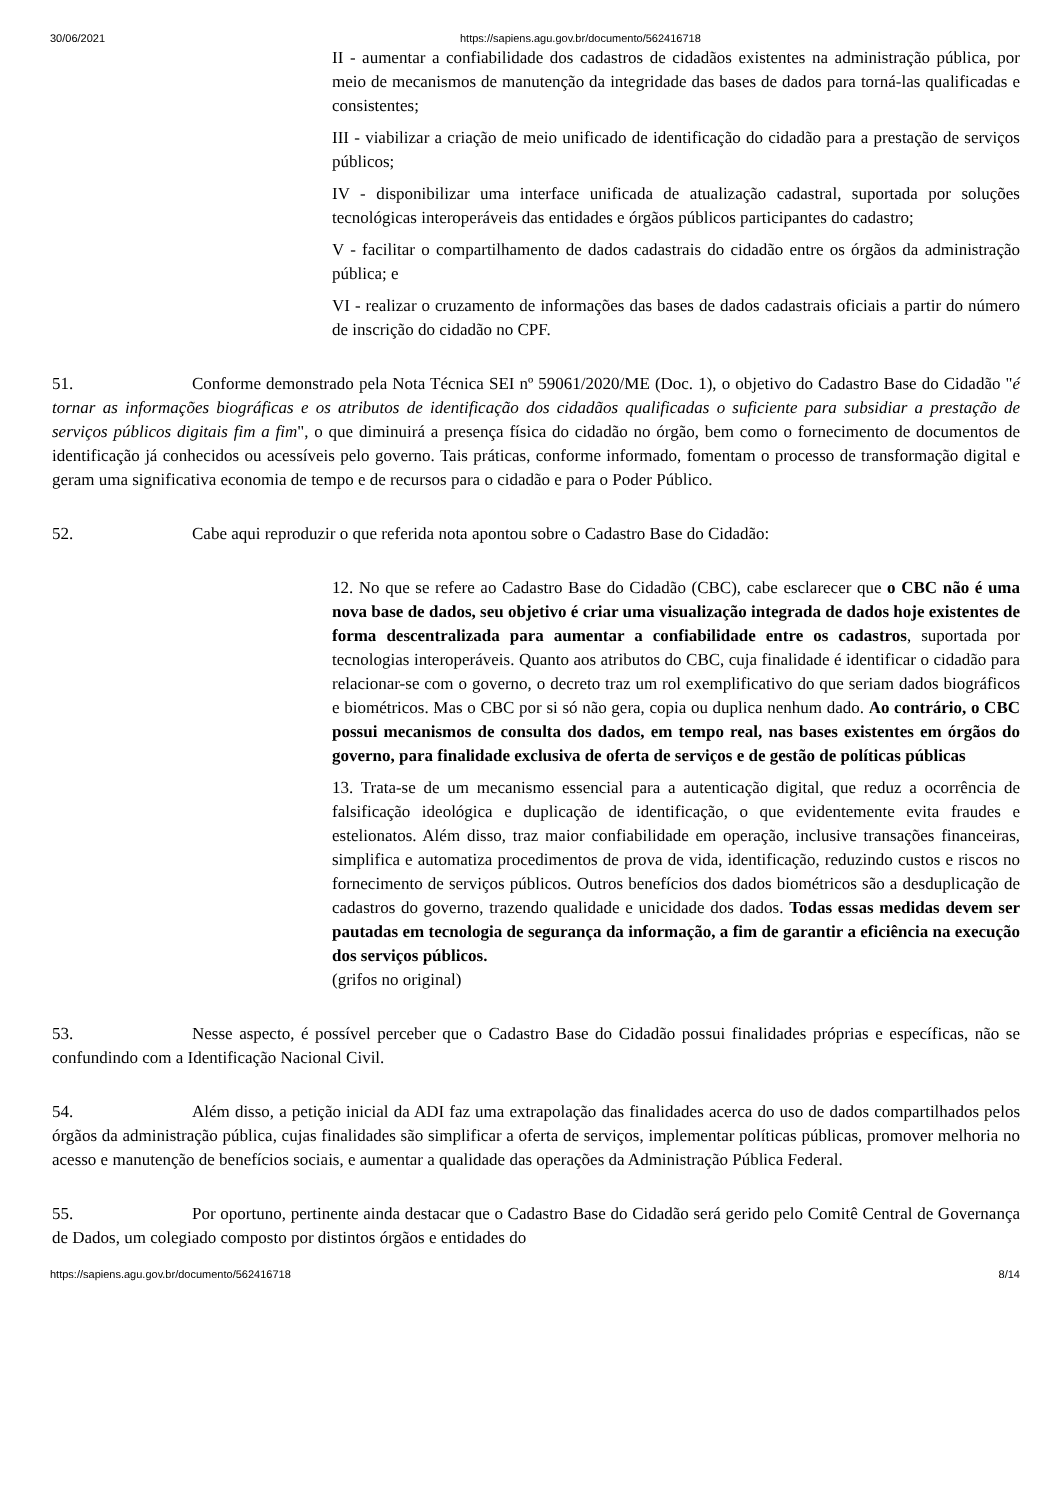30/06/2021 https://sapiens.agu.gov.br/documento/562416718
II - aumentar a confiabilidade dos cadastros de cidadãos existentes na administração pública, por meio de mecanismos de manutenção da integridade das bases de dados para torná-las qualificadas e consistentes;
III - viabilizar a criação de meio unificado de identificação do cidadão para a prestação de serviços públicos;
IV - disponibilizar uma interface unificada de atualização cadastral, suportada por soluções tecnológicas interoperáveis das entidades e órgãos públicos participantes do cadastro;
V - facilitar o compartilhamento de dados cadastrais do cidadão entre os órgãos da administração pública; e
VI - realizar o cruzamento de informações das bases de dados cadastrais oficiais a partir do número de inscrição do cidadão no CPF.
51. Conforme demonstrado pela Nota Técnica SEI nº 59061/2020/ME (Doc. 1), o objetivo do Cadastro Base do Cidadão "é tornar as informações biográficas e os atributos de identificação dos cidadãos qualificadas o suficiente para subsidiar a prestação de serviços públicos digitais fim a fim", o que diminuirá a presença física do cidadão no órgão, bem como o fornecimento de documentos de identificação já conhecidos ou acessíveis pelo governo. Tais práticas, conforme informado, fomentam o processo de transformação digital e geram uma significativa economia de tempo e de recursos para o cidadão e para o Poder Público.
52. Cabe aqui reproduzir o que referida nota apontou sobre o Cadastro Base do Cidadão:
12. No que se refere ao Cadastro Base do Cidadão (CBC), cabe esclarecer que o CBC não é uma nova base de dados, seu objetivo é criar uma visualização integrada de dados hoje existentes de forma descentralizada para aumentar a confiabilidade entre os cadastros, suportada por tecnologias interoperáveis. Quanto aos atributos do CBC, cuja finalidade é identificar o cidadão para relacionar-se com o governo, o decreto traz um rol exemplificativo do que seriam dados biográficos e biométricos. Mas o CBC por si só não gera, copia ou duplica nenhum dado. Ao contrário, o CBC possui mecanismos de consulta dos dados, em tempo real, nas bases existentes em órgãos do governo, para finalidade exclusiva de oferta de serviços e de gestão de políticas públicas
13. Trata-se de um mecanismo essencial para a autenticação digital, que reduz a ocorrência de falsificação ideológica e duplicação de identificação, o que evidentemente evita fraudes e estelionatos. Além disso, traz maior confiabilidade em operação, inclusive transações financeiras, simplifica e automatiza procedimentos de prova de vida, identificação, reduzindo custos e riscos no fornecimento de serviços públicos. Outros benefícios dos dados biométricos são a desduplicação de cadastros do governo, trazendo qualidade e unicidade dos dados. Todas essas medidas devem ser pautadas em tecnologia de segurança da informação, a fim de garantir a eficiência na execução dos serviços públicos.
(grifos no original)
53. Nesse aspecto, é possível perceber que o Cadastro Base do Cidadão possui finalidades próprias e específicas, não se confundindo com a Identificação Nacional Civil.
54. Além disso, a petição inicial da ADI faz uma extrapolação das finalidades acerca do uso de dados compartilhados pelos órgãos da administração pública, cujas finalidades são simplificar a oferta de serviços, implementar políticas públicas, promover melhoria no acesso e manutenção de benefícios sociais, e aumentar a qualidade das operações da Administração Pública Federal.
55. Por oportuno, pertinente ainda destacar que o Cadastro Base do Cidadão será gerido pelo Comitê Central de Governança de Dados, um colegiado composto por distintos órgãos e entidades do
https://sapiens.agu.gov.br/documento/562416718 8/14